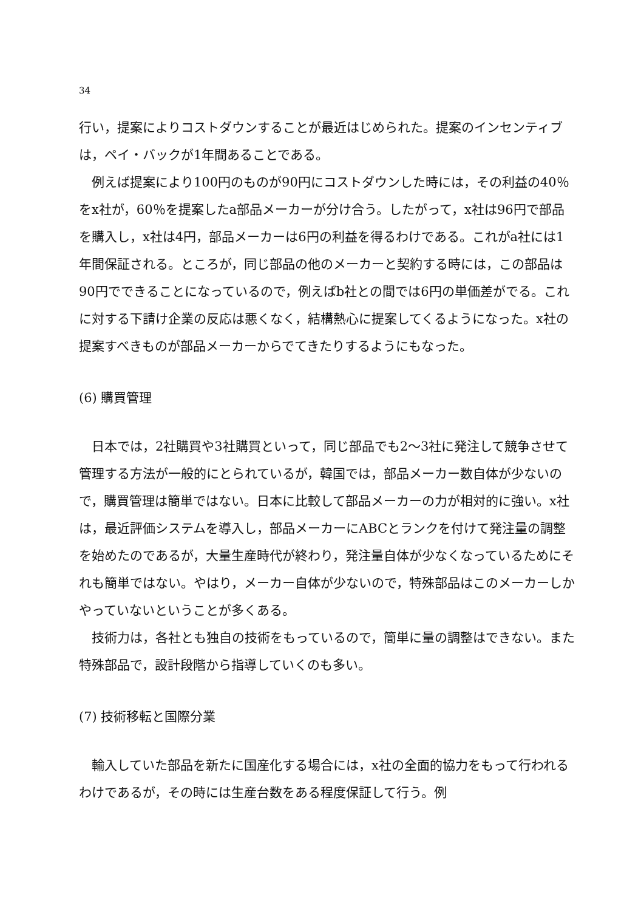34
行い，提案によりコストダウンすることが最近はじめられた。提案のインセンティブは，ペイ・バックが1年間あることである。
例えば提案により100円のものが90円にコストダウンした時には，その利益の40％をx社が，60％を提案したa部品メーカーが分け合う。したがって，x社は96円で部品を購入し，x社は4円，部品メーカーは6円の利益を得るわけである。これがa社には1年間保証される。ところが，同じ部品の他のメーカーと契約する時には，この部品は90円でできることになっているので，例えばb社との間では6円の単価差がでる。これに対する下請け企業の反応は悪くなく，結構熱心に提案してくるようになった。x社の提案すべきものが部品メーカーからでてきたりするようにもなった。
(6) 購買管理
日本では，2社購買や3社購買といって，同じ部品でも2～3社に発注して競争させて管理する方法が一般的にとられているが，韓国では，部品メーカー数自体が少ないので，購買管理は簡単ではない。日本に比較して部品メーカーの力が相対的に強い。x社は，最近評価システムを導入し，部品メーカーにABCとランクを付けて発注量の調整を始めたのであるが，大量生産時代が終わり，発注量自体が少なくなっているためにそれも簡単ではない。やはり，メーカー自体が少ないので，特殊部品はこのメーカーしかやっていないということが多くある。
技術力は，各社とも独自の技術をもっているので，簡単に量の調整はできない。また特殊部品で，設計段階から指導していくのも多い。
(7) 技術移転と国際分業
輸入していた部品を新たに国産化する場合には，x社の全面的協力をもって行われるわけであるが，その時には生産台数をある程度保証して行う。例